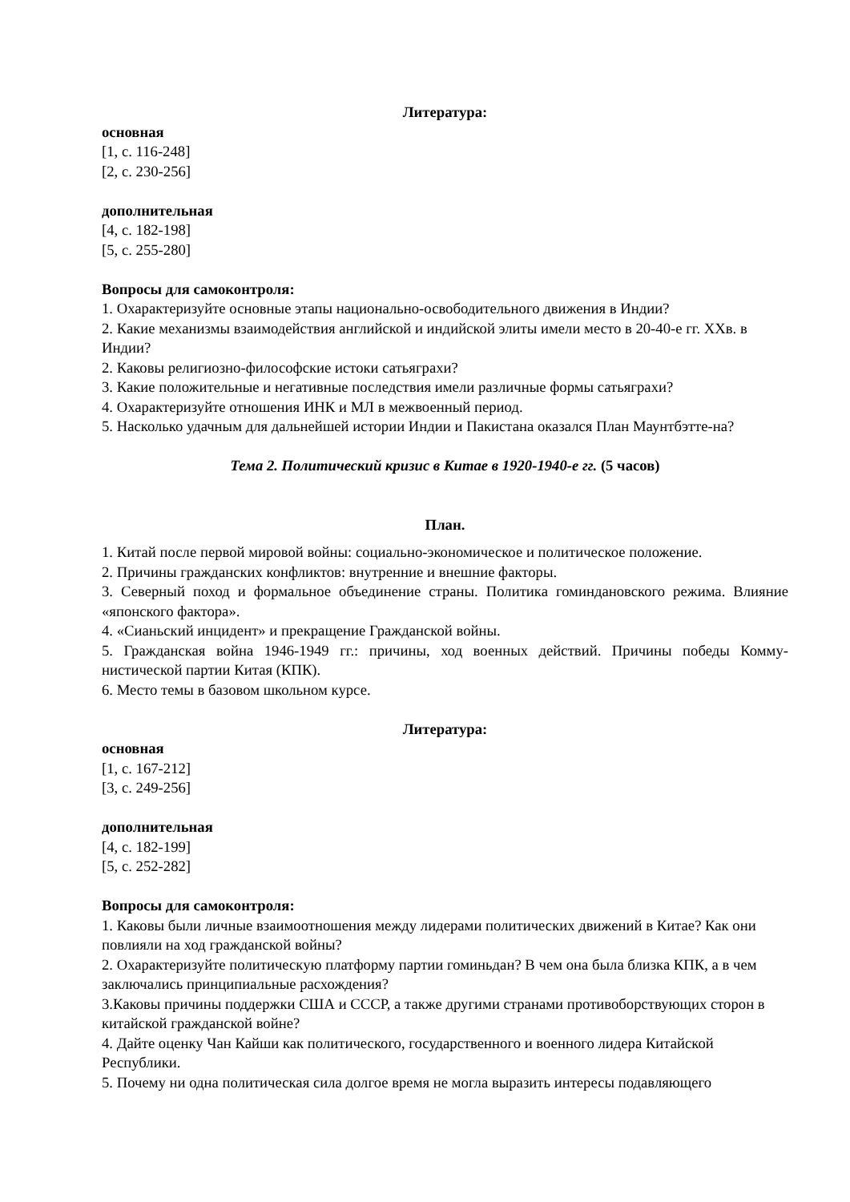Литература:
основная
[1, с. 116-248]
[2, с. 230-256]
дополнительная
[4, с. 182-198]
[5, с. 255-280]
Вопросы для самоконтроля:
1. Охарактеризуйте основные этапы национально-освободительного движения в Индии?
2. Какие механизмы взаимодействия английской и индийской элиты имели место в 20-40-е гг. ХХв. в Индии?
2. Каковы религиозно-философские истоки сатьяграхи?
3. Какие положительные и негативные последствия имели различные формы сатьяграхи?
4. Охарактеризуйте отношения ИНК и МЛ в межвоенный период.
5. Насколько удачным для дальнейшей истории Индии и Пакистана оказался План Маунтбэтте-на?
Тема 2. Политический кризис в Китае в 1920-1940-е гг. (5 часов)
План.
1. Китай после первой мировой войны: социально-экономическое и политическое положение.
2. Причины гражданских конфликтов: внутренние и внешние факторы.
3. Северный поход и формальное объединение страны. Политика гоминдановского режима. Влияние «японского фактора».
4. «Сианьский инцидент» и прекращение Гражданской войны.
5. Гражданская война 1946-1949 гг.: причины, ход военных действий. Причины победы Комму-нистической партии Китая (КПК).
6. Место темы в базовом школьном курсе.
Литература:
основная
[1, с. 167-212]
[3, с. 249-256]
дополнительная
[4, с. 182-199]
[5, с. 252-282]
Вопросы для самоконтроля:
1. Каковы были личные взаимоотношения между лидерами политических движений в Китае? Как они повлияли на ход гражданской войны?
2. Охарактеризуйте политическую платформу партии гоминьдан? В чем она была близка КПК, а в чем заключались принципиальные расхождения?
3.Каковы причины поддержки США и СССР, а также другими странами противоборствующих сторон в китайской гражданской войне?
4. Дайте оценку Чан Кайши как политического, государственного и военного лидера Китайской Республики.
5. Почему ни одна политическая сила долгое время не могла выразить интересы подавляющего